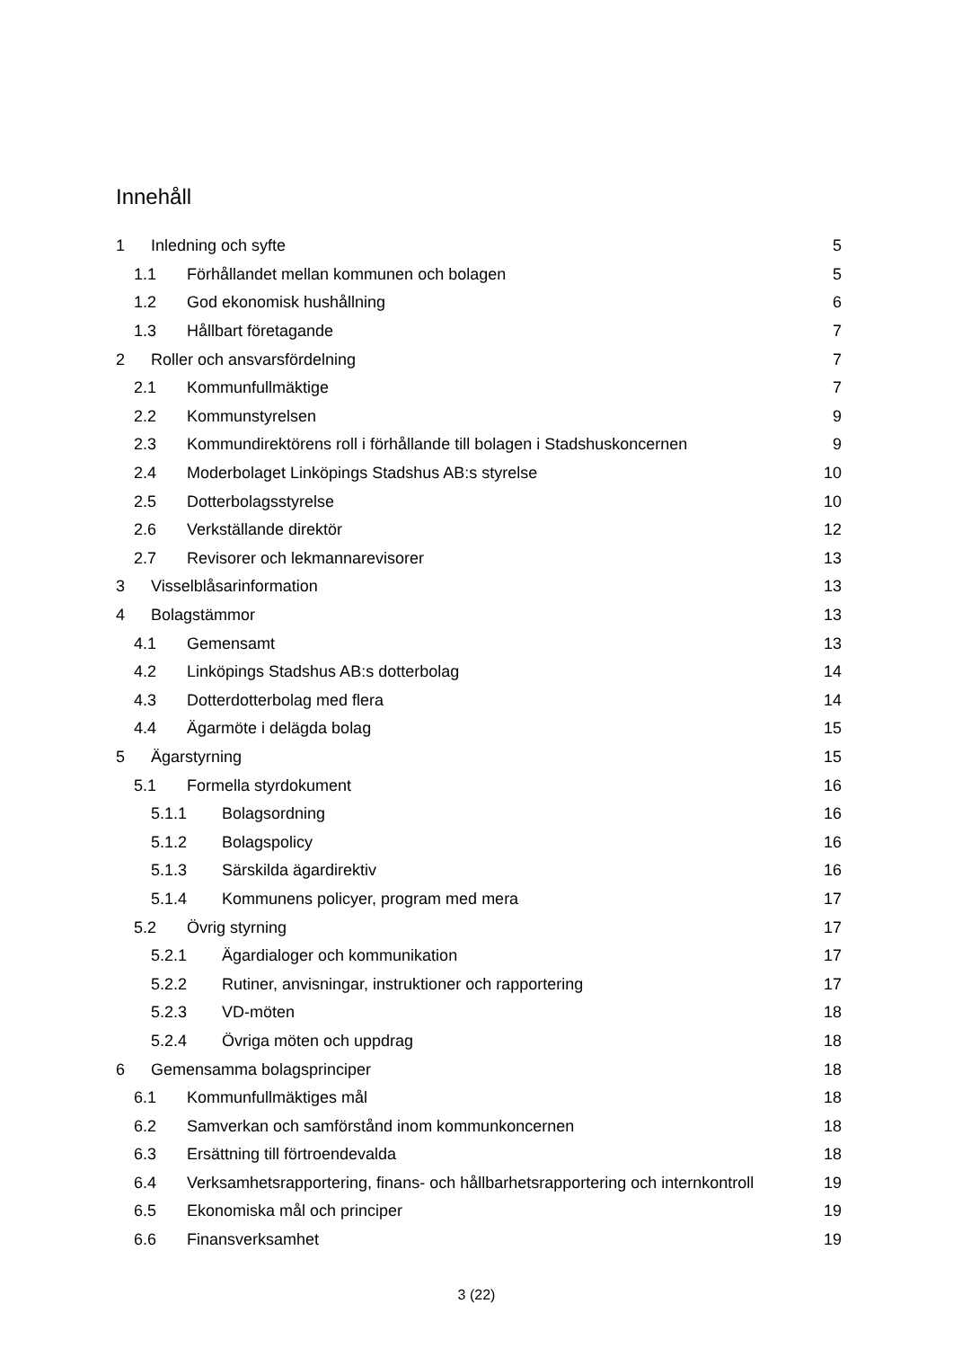Innehåll
1 Inledning och syfte 5
1.1 Förhållandet mellan kommunen och bolagen 5
1.2 God ekonomisk hushållning 6
1.3 Hållbart företagande 7
2 Roller och ansvarsfördelning 7
2.1 Kommunfullmäktige 7
2.2 Kommunstyrelsen 9
2.3 Kommundirektörens roll i förhållande till bolagen i Stadshuskoncernen 9
2.4 Moderbolaget Linköpings Stadshus AB:s styrelse 10
2.5 Dotterbolagsstyrelse 10
2.6 Verkställande direktör 12
2.7 Revisorer och lekmannarevisorer 13
3 Visselblåsarinformation 13
4 Bolagstämmor 13
4.1 Gemensamt 13
4.2 Linköpings Stadshus AB:s dotterbolag 14
4.3 Dotterdotterbolag med flera 14
4.4 Ägarmöte i delägda bolag 15
5 Ägarstyrning 15
5.1 Formella styrdokument 16
5.1.1 Bolagsordning 16
5.1.2 Bolagspolicy 16
5.1.3 Särskilda ägardirektiv 16
5.1.4 Kommunens policyer, program med mera 17
5.2 Övrig styrning 17
5.2.1 Ägardialoger och kommunikation 17
5.2.2 Rutiner, anvisningar, instruktioner och rapportering 17
5.2.3 VD-möten 18
5.2.4 Övriga möten och uppdrag 18
6 Gemensamma bolagsprinciper 18
6.1 Kommunfullmäktiges mål 18
6.2 Samverkan och samförstånd inom kommunkoncernen 18
6.3 Ersättning till förtroendevalda 18
6.4 Verksamhetsrapportering, finans- och hållbarhetsrapportering och internkontroll 19
6.5 Ekonomiska mål och principer 19
6.6 Finansverksamhet 19
3 (22)